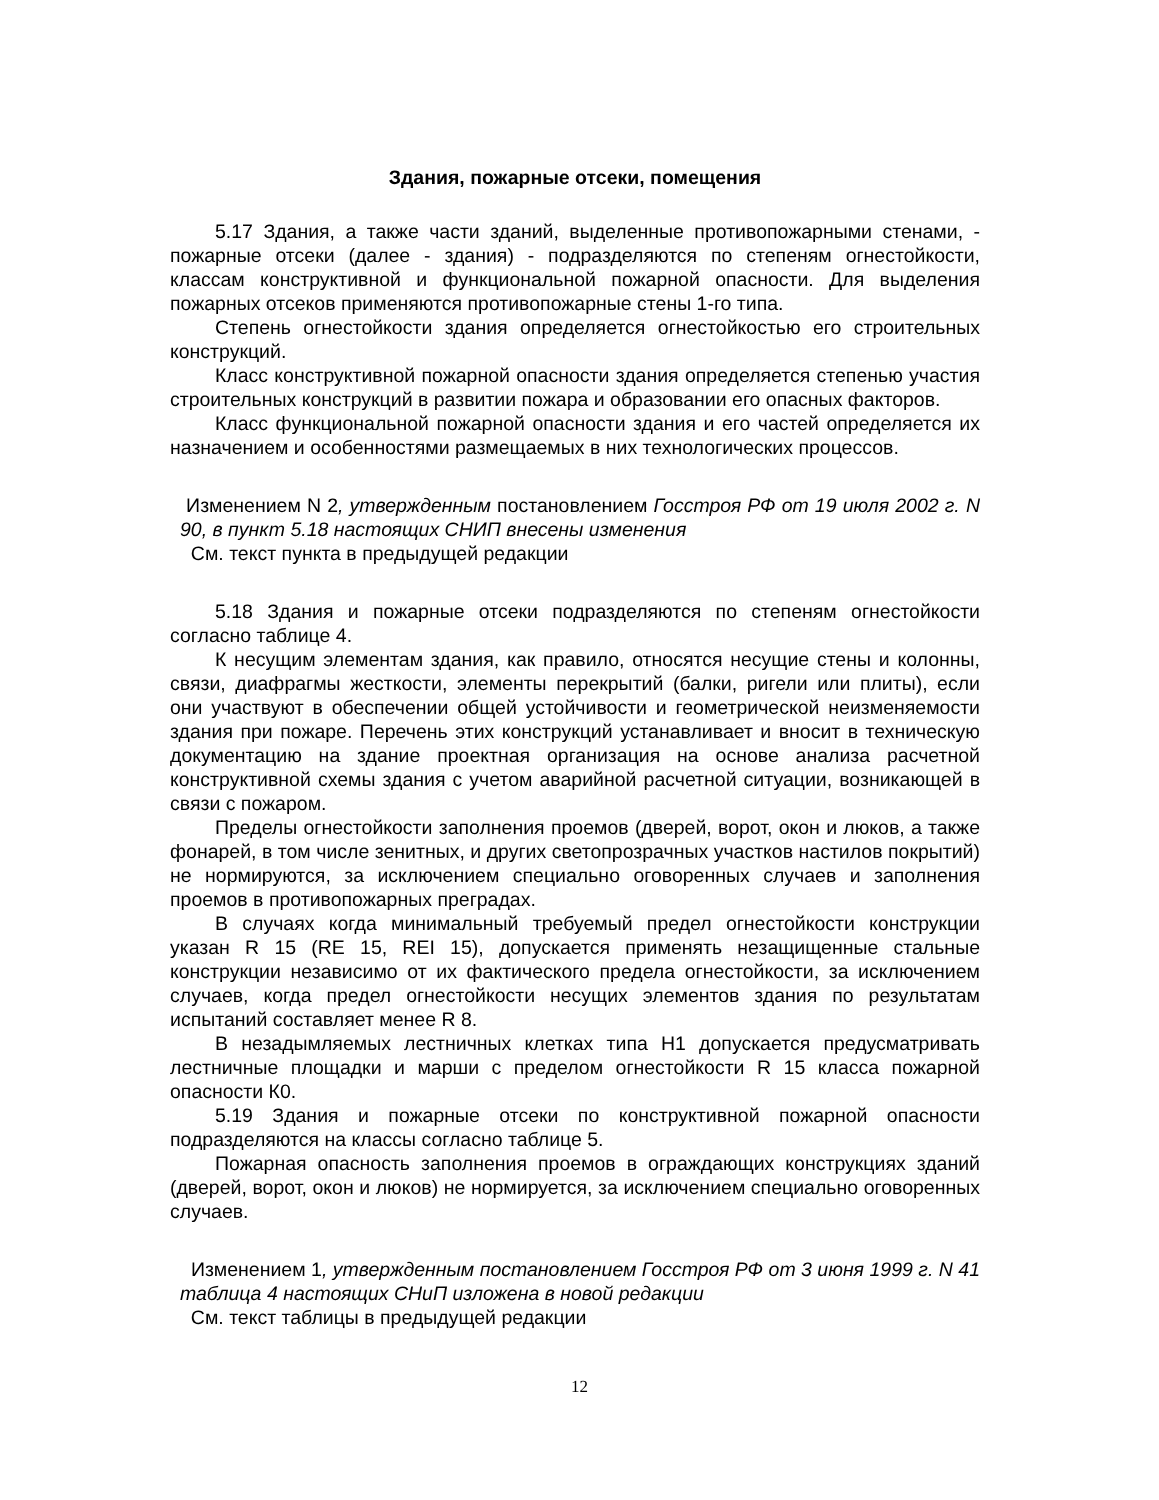Здания, пожарные отсеки, помещения
5.17 Здания, а также части зданий, выделенные противопожарными стенами, - пожарные отсеки (далее - здания) - подразделяются по степеням огнестойкости, классам конструктивной и функциональной пожарной опасности. Для выделения пожарных отсеков применяются противопожарные стены 1-го типа.
Степень огнестойкости здания определяется огнестойкостью его строительных конструкций.
Класс конструктивной пожарной опасности здания определяется степенью участия строительных конструкций в развитии пожара и образовании его опасных факторов.
Класс функциональной пожарной опасности здания и его частей определяется их назначением и особенностями размещаемых в них технологических процессов.
Изменением N 2, утвержденным постановлением Госстроя РФ от 19 июля 2002 г. N 90, в пункт 5.18 настоящих СНИП внесены изменения
См. текст пункта в предыдущей редакции
5.18 Здания и пожарные отсеки подразделяются по степеням огнестойкости согласно таблице 4.
К несущим элементам здания, как правило, относятся несущие стены и колонны, связи, диафрагмы жесткости, элементы перекрытий (балки, ригели или плиты), если они участвуют в обеспечении общей устойчивости и геометрической неизменяемости здания при пожаре. Перечень этих конструкций устанавливает и вносит в техническую документацию на здание проектная организация на основе анализа расчетной конструктивной схемы здания с учетом аварийной расчетной ситуации, возникающей в связи с пожаром.
Пределы огнестойкости заполнения проемов (дверей, ворот, окон и люков, а также фонарей, в том числе зенитных, и других светопрозрачных участков настилов покрытий) не нормируются, за исключением специально оговоренных случаев и заполнения проемов в противопожарных преградах.
В случаях когда минимальный требуемый предел огнестойкости конструкции указан R 15 (RE 15, REI 15), допускается применять незащищенные стальные конструкции независимо от их фактического предела огнестойкости, за исключением случаев, когда предел огнестойкости несущих элементов здания по результатам испытаний составляет менее R 8.
В незадымляемых лестничных клетках типа Н1 допускается предусматривать лестничные площадки и марши с пределом огнестойкости R 15 класса пожарной опасности К0.
5.19 Здания и пожарные отсеки по конструктивной пожарной опасности подразделяются на классы согласно таблице 5.
Пожарная опасность заполнения проемов в ограждающих конструкциях зданий (дверей, ворот, окон и люков) не нормируется, за исключением специально оговоренных случаев.
Изменением 1, утвержденным постановлением Госстроя РФ от 3 июня 1999 г. N 41 таблица 4 настоящих СНиП изложена в новой редакции
См. текст таблицы в предыдущей редакции
12